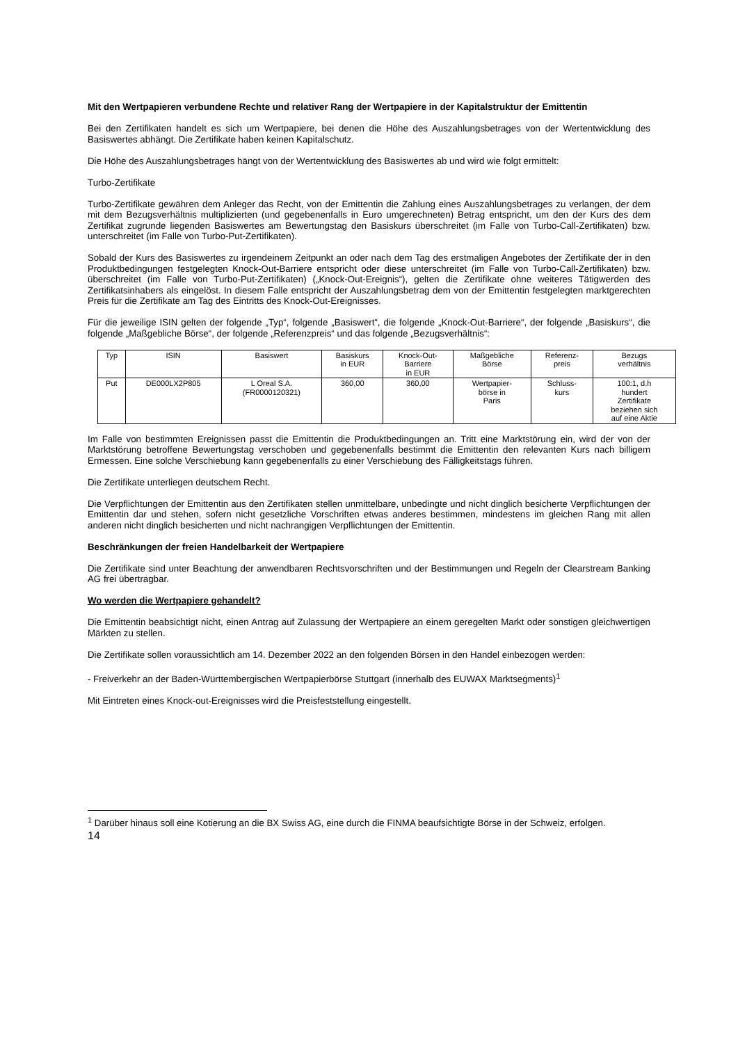Mit den Wertpapieren verbundene Rechte und relativer Rang der Wertpapiere in der Kapitalstruktur der Emittentin
Bei den Zertifikaten handelt es sich um Wertpapiere, bei denen die Höhe des Auszahlungsbetrages von der Wertentwicklung des Basiswertes abhängt. Die Zertifikate haben keinen Kapitalschutz.
Die Höhe des Auszahlungsbetrages hängt von der Wertentwicklung des Basiswertes ab und wird wie folgt ermittelt:
Turbo-Zertifikate
Turbo-Zertifikate gewähren dem Anleger das Recht, von der Emittentin die Zahlung eines Auszahlungsbetrages zu verlangen, der dem mit dem Bezugsverhältnis multiplizierten (und gegebenenfalls in Euro umgerechneten) Betrag entspricht, um den der Kurs des dem Zertifikat zugrunde liegenden Basiswertes am Bewertungstag den Basiskurs überschreitet (im Falle von Turbo-Call-Zertifikaten) bzw. unterschreitet (im Falle von Turbo-Put-Zertifikaten).
Sobald der Kurs des Basiswertes zu irgendeinem Zeitpunkt an oder nach dem Tag des erstmaligen Angebotes der Zertifikate der in den Produktbedingungen festgelegten Knock-Out-Barriere entspricht oder diese unterschreitet (im Falle von Turbo-Call-Zertifikaten) bzw. überschreitet (im Falle von Turbo-Put-Zertifikaten) („Knock-Out-Ereignis“), gelten die Zertifikate ohne weiteres Tätigwerden des Zertifikatsinhabers als eingelöst. In diesem Falle entspricht der Auszahlungsbetrag dem von der Emittentin festgelegten marktgerechten Preis für die Zertifikate am Tag des Eintritts des Knock-Out-Ereignisses.
Für die jeweilige ISIN gelten der folgende „Typ“, folgende „Basiswert“, die folgende „Knock-Out-Barriere“, der folgende „Basiskurs“, die folgende „Maßgebliche Börse“, der folgende „Referenzpreis“ und das folgende „Bezugsverhältnis“:
| Typ | ISIN | Basiswert | Basiskurs in EUR | Knock-Out- Barriere in EUR | Maßgebliche Börse | Referenz- preis | Bezugs verhältnis |
| --- | --- | --- | --- | --- | --- | --- | --- |
| Put | DE000LX2P805 | L Oreal S.A. (FR0000120321) | 360,00 | 360,00 | Wertpapier- börse in Paris | Schluss- kurs | 100:1, d.h hundert Zertifikate beziehen sich auf eine Aktie |
Im Falle von bestimmten Ereignissen passt die Emittentin die Produktbedingungen an. Tritt eine Marktstörung ein, wird der von der Marktstörung betroffene Bewertungstag verschoben und gegebenenfalls bestimmt die Emittentin den relevanten Kurs nach billigem Ermessen. Eine solche Verschiebung kann gegebenenfalls zu einer Verschiebung des Fälligkeitstags führen.
Die Zertifikate unterliegen deutschem Recht.
Die Verpflichtungen der Emittentin aus den Zertifikaten stellen unmittelbare, unbedingte und nicht dinglich besicherte Verpflichtungen der Emittentin dar und stehen, sofern nicht gesetzliche Vorschriften etwas anderes bestimmen, mindestens im gleichen Rang mit allen anderen nicht dinglich besicherten und nicht nachrangigen Verpflichtungen der Emittentin.
Beschränkungen der freien Handelbarkeit der Wertpapiere
Die Zertifikate sind unter Beachtung der anwendbaren Rechtsvorschriften und der Bestimmungen und Regeln der Clearstream Banking AG frei übertragbar.
Wo werden die Wertpapiere gehandelt?
Die Emittentin beabsichtigt nicht, einen Antrag auf Zulassung der Wertpapiere an einem geregelten Markt oder sonstigen gleichwertigen Märkten zu stellen.
Die Zertifikate sollen voraussichtlich am 14. Dezember 2022 an den folgenden Börsen in den Handel einbezogen werden:
- Freiverkehr an der Baden-Württembergischen Wertpapierbörse Stuttgart (innerhalb des EUWAX Marktsegments)<sup>1</sup>
Mit Eintreten eines Knock-out-Ereignisses wird die Preisfeststellung eingestellt.
<sup>1</sup> Darüber hinaus soll eine Kotierung an die BX Swiss AG, eine durch die FINMA beaufsichtigte Börse in der Schweiz, erfolgen.
14